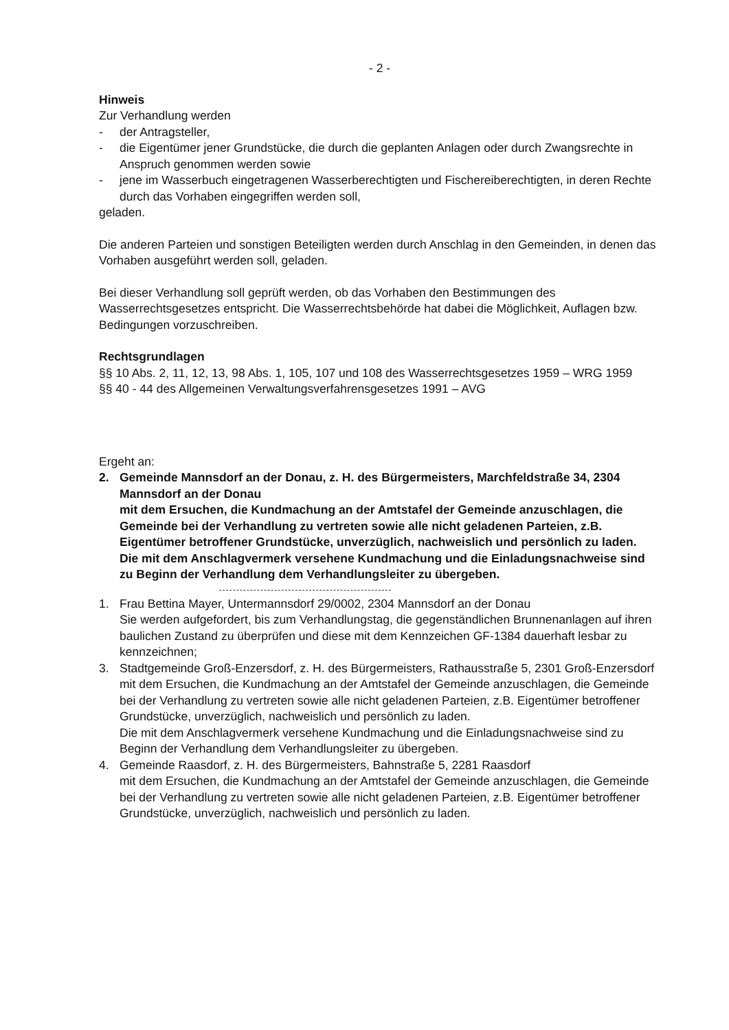- 2 -
Hinweis
Zur Verhandlung werden
- der Antragsteller,
- die Eigentümer jener Grundstücke, die durch die geplanten Anlagen oder durch Zwangsrechte in Anspruch genommen werden sowie
- jene im Wasserbuch eingetragenen Wasserberechtigten und Fischereiberechtigten, in deren Rechte durch das Vorhaben eingegriffen werden soll,
geladen.
Die anderen Parteien und sonstigen Beteiligten werden durch Anschlag in den Gemeinden, in denen das Vorhaben ausgeführt werden soll, geladen.
Bei dieser Verhandlung soll geprüft werden, ob das Vorhaben den Bestimmungen des Wasserrechtsgesetzes entspricht. Die Wasserrechtsbehörde hat dabei die Möglichkeit, Auflagen bzw. Bedingungen vorzuschreiben.
Rechtsgrundlagen
§§ 10 Abs. 2, 11, 12, 13, 98 Abs. 1, 105, 107 und 108 des Wasserrechtsgesetzes 1959 – WRG 1959
§§ 40 - 44 des Allgemeinen Verwaltungsverfahrensgesetzes 1991 – AVG
Ergeht an:
2. Gemeinde Mannsdorf an der Donau, z. H. des Bürgermeisters, Marchfeldstraße 34, 2304 Mannsdorf an der Donau
mit dem Ersuchen, die Kundmachung an der Amtstafel der Gemeinde anzuschlagen, die Gemeinde bei der Verhandlung zu vertreten sowie alle nicht geladenen Parteien, z.B. Eigentümer betroffener Grundstücke, unverzüglich, nachweislich und persönlich zu laden.
Die mit dem Anschlagvermerk versehene Kundmachung und die Einladungsnachweise sind zu Beginn der Verhandlung dem Verhandlungsleiter zu übergeben.
1. Frau Bettina Mayer, Untermannsdorf 29/0002, 2304 Mannsdorf an der Donau
Sie werden aufgefordert, bis zum Verhandlungstag, die gegenständlichen Brunnenanlagen auf ihren baulichen Zustand zu überprüfen und diese mit dem Kennzeichen GF-1384 dauerhaft lesbar zu kennzeichnen;
3. Stadtgemeinde Groß-Enzersdorf, z. H. des Bürgermeisters, Rathausstraße 5, 2301 Groß-Enzersdorf
mit dem Ersuchen, die Kundmachung an der Amtstafel der Gemeinde anzuschlagen, die Gemeinde bei der Verhandlung zu vertreten sowie alle nicht geladenen Parteien, z.B. Eigentümer betroffener Grundstücke, unverzüglich, nachweislich und persönlich zu laden.
Die mit dem Anschlagvermerk versehene Kundmachung und die Einladungsnachweise sind zu Beginn der Verhandlung dem Verhandlungsleiter zu übergeben.
4. Gemeinde Raasdorf, z. H. des Bürgermeisters, Bahnstraße 5, 2281 Raasdorf
mit dem Ersuchen, die Kundmachung an der Amtstafel der Gemeinde anzuschlagen, die Gemeinde bei der Verhandlung zu vertreten sowie alle nicht geladenen Parteien, z.B. Eigentümer betroffener Grundstücke, unverzüglich, nachweislich und persönlich zu laden.